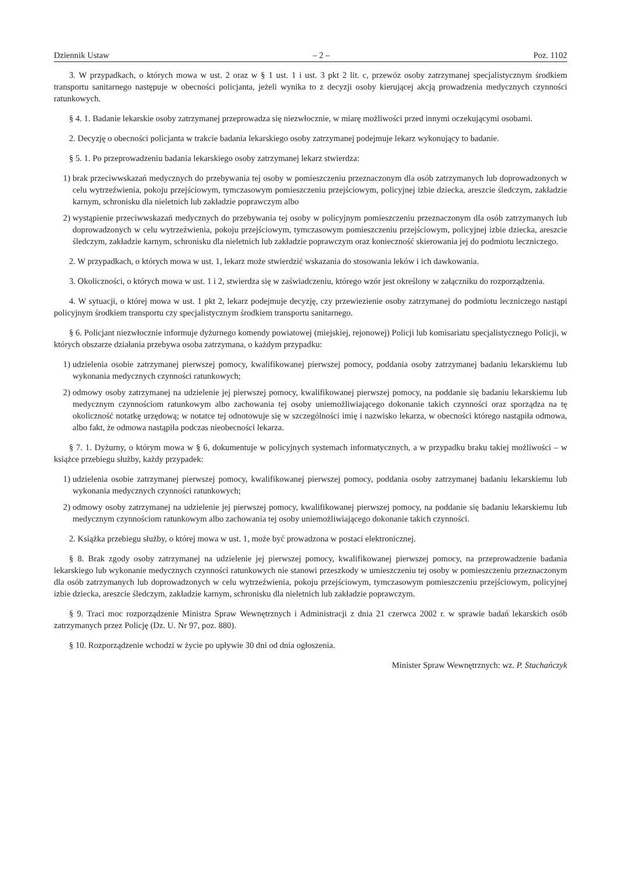Dziennik Ustaw – 2 – Poz. 1102
3. W przypadkach, o których mowa w ust. 2 oraz w § 1 ust. 1 i ust. 3 pkt 2 lit. c, przewóz osoby zatrzymanej specjalistycznym środkiem transportu sanitarnego następuje w obecności policjanta, jeżeli wynika to z decyzji osoby kierującej akcją prowadzenia medycznych czynności ratunkowych.
§ 4. 1. Badanie lekarskie osoby zatrzymanej przeprowadza się niezwłocznie, w miarę możliwości przed innymi oczekującymi osobami.
2. Decyzję o obecności policjanta w trakcie badania lekarskiego osoby zatrzymanej podejmuje lekarz wykonujący to badanie.
§ 5. 1. Po przeprowadzeniu badania lekarskiego osoby zatrzymanej lekarz stwierdza:
1) brak przeciwwskazań medycznych do przebywania tej osoby w pomieszczeniu przeznaczonym dla osób zatrzymanych lub doprowadzonych w celu wytrzeźwienia, pokoju przejściowym, tymczasowym pomieszczeniu przejściowym, policyjnej izbie dziecka, areszcie śledczym, zakładzie karnym, schronisku dla nieletnich lub zakładzie poprawczym albo
2) wystąpienie przeciwwskazań medycznych do przebywania tej osoby w policyjnym pomieszczeniu przeznaczonym dla osób zatrzymanych lub doprowadzonych w celu wytrzeźwienia, pokoju przejściowym, tymczasowym pomieszczeniu przejściowym, policyjnej izbie dziecka, areszcie śledczym, zakładzie karnym, schronisku dla nieletnich lub zakładzie poprawczym oraz konieczność skierowania jej do podmiotu leczniczego.
2. W przypadkach, o których mowa w ust. 1, lekarz może stwierdzić wskazania do stosowania leków i ich dawkowania.
3. Okoliczności, o których mowa w ust. 1 i 2, stwierdza się w zaświadczeniu, którego wzór jest określony w załączniku do rozporządzenia.
4. W sytuacji, o której mowa w ust. 1 pkt 2, lekarz podejmuje decyzję, czy przewiezienie osoby zatrzymanej do podmiotu leczniczego nastąpi policyjnym środkiem transportu czy specjalistycznym środkiem transportu sanitarnego.
§ 6. Policjant niezwłocznie informuje dyżurnego komendy powiatowej (miejskiej, rejonowej) Policji lub komisariatu specjalistycznego Policji, w których obszarze działania przebywa osoba zatrzymana, o każdym przypadku:
1) udzielenia osobie zatrzymanej pierwszej pomocy, kwalifikowanej pierwszej pomocy, poddania osoby zatrzymanej badaniu lekarskiemu lub wykonania medycznych czynności ratunkowych;
2) odmowy osoby zatrzymanej na udzielenie jej pierwszej pomocy, kwalifikowanej pierwszej pomocy, na poddanie się badaniu lekarskiemu lub medycznym czynnościom ratunkowym albo zachowania tej osoby uniemożliwiającego dokonanie takich czynności oraz sporządza na tę okoliczność notatkę urzędową; w notatce tej odnotowuje się w szczególności imię i nazwisko lekarza, w obecności którego nastąpiła odmowa, albo fakt, że odmowa nastąpiła podczas nieobecności lekarza.
§ 7. 1. Dyżurny, o którym mowa w § 6, dokumentuje w policyjnych systemach informatycznych, a w przypadku braku takiej możliwości – w książce przebiegu służby, każdy przypadek:
1) udzielenia osobie zatrzymanej pierwszej pomocy, kwalifikowanej pierwszej pomocy, poddania osoby zatrzymanej badaniu lekarskiemu lub wykonania medycznych czynności ratunkowych;
2) odmowy osoby zatrzymanej na udzielenie jej pierwszej pomocy, kwalifikowanej pierwszej pomocy, na poddanie się badaniu lekarskiemu lub medycznym czynnościom ratunkowym albo zachowania tej osoby uniemożliwiającego dokonanie takich czynności.
2. Książka przebiegu służby, o której mowa w ust. 1, może być prowadzona w postaci elektronicznej.
§ 8. Brak zgody osoby zatrzymanej na udzielenie jej pierwszej pomocy, kwalifikowanej pierwszej pomocy, na przeprowadzenie badania lekarskiego lub wykonanie medycznych czynności ratunkowych nie stanowi przeszkody w umieszczeniu tej osoby w pomieszczeniu przeznaczonym dla osób zatrzymanych lub doprowadzonych w celu wytrzeźwienia, pokoju przejściowym, tymczasowym pomieszczeniu przejściowym, policyjnej izbie dziecka, areszcie śledczym, zakładzie karnym, schronisku dla nieletnich lub zakładzie poprawczym.
§ 9. Traci moc rozporządzenie Ministra Spraw Wewnętrznych i Administracji z dnia 21 czerwca 2002 r. w sprawie badań lekarskich osób zatrzymanych przez Policję (Dz. U. Nr 97, poz. 880).
§ 10. Rozporządzenie wchodzi w życie po upływie 30 dni od dnia ogłoszenia.
Minister Spraw Wewnętrznych: wz. P. Stachańczyk